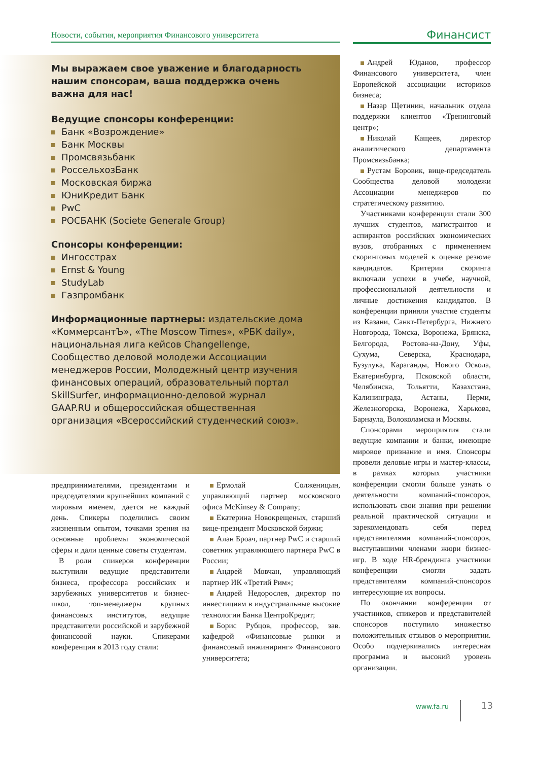Новости, события, мероприятия Финансового университета Финансист
Мы выражаем свое уважение и благодарность нашим спонсорам, ваша поддержка очень важна для нас!
Ведущие спонсоры конференции:
Банк «Возрождение»
Банк Москвы
Промсвязьбанк
РоссельхозБанк
Московская биржа
ЮниКредит Банк
PwC
РОСБАНК (Societe Generale Group)
Спонсоры конференции:
Ингосстрах
Ernst & Young
StudyLab
Газпромбанк
Информационные партнеры: издательские дома «КоммерсантЪ», «The Moscow Times», «РБК daily», национальная лига кейсов Changellenge, Сообщество деловой молодежи Ассоциации менеджеров России, Молодежный центр изучения финансовых операций, образовательный портал SkillSurfer, информационно-деловой журнал GAAP.RU и общероссийская общественная организация «Всероссийский студенческий союз».
предпринимателями, президентами и председателями крупнейших компаний с мировым именем, дается не каждый день. Спикеры поделились своим жизненным опытом, точками зрения на основные проблемы экономической сферы и дали ценные советы студентам.
В роли спикеров конференции выступили ведущие представители бизнеса, профессора российских и зарубежных университетов и бизнес-школ, топ-менеджеры крупных финансовых институтов, ведущие представители российской и зарубежной финансовой науки. Спикерами конференции в 2013 году стали:
Ермолай Солженицын, управляющий партнер московского офиса McKinsey & Company;
Екатерина Новокрещеных, старший вице-президент Московской биржи;
Алан Броач, партнер PwC и старший советник управляющего партнера PwC в России;
Андрей Мовчан, управляющий партнер ИК «Третий Рим»;
Андрей Недорослев, директор по инвестициям в индустриальные высокие технологии Банка ЦентроКредит;
Борис Рубцов, профессор, зав. кафедрой «Финансовые рынки и финансовый инжиниринг» Финансового университета;
Андрей Юданов, профессор Финансового университета, член Европейской ассоциации историков бизнеса;
Назар Щетинин, начальник отдела поддержки клиентов «Тренинговый центр»;
Николай Кащеев, директор аналитического департамента Промсвязьбанка;
Рустам Боровик, вице-председатель Сообщества деловой молодежи Ассоциации менеджеров по стратегическому развитию.
Участниками конференции стали 300 лучших студентов, магистрантов и аспирантов российских экономических вузов, отобранных с применением скоринговых моделей к оценке резюме кандидатов. Критерии скоринга включали успехи в учебе, научной, профессиональной деятельности и личные достижения кандидатов. В конференции приняли участие студенты из Казани, Санкт-Петербурга, Нижнего Новгорода, Томска, Воронежа, Брянска, Белгорода, Ростова-на-Дону, Уфы, Сухума, Северска, Краснодара, Бузулука, Караганды, Нового Оскола, Екатеринбурга, Псковской области, Челябинска, Тольятти, Казахстана, Калининграда, Астаны, Перми, Железногорска, Воронежа, Харькова, Барнаула, Волоколамска и Москвы.
Спонсорами мероприятия стали ведущие компании и банки, имеющие мировое признание и имя. Спонсоры провели деловые игры и мастер-классы, в рамках которых участники конференции смогли больше узнать о деятельности компаний-спонсоров, использовать свои знания при решении реальной практической ситуации и зарекомендовать себя перед представителями компаний-спонсоров, выступавшими членами жюри бизнес-игр. В ходе HR-брендинга участники конференции смогли задать представителям компаний-спонсоров интересующие их вопросы.
По окончании конференции от участников, спикеров и представителей спонсоров поступило множество положительных отзывов о мероприятии. Особо подчеркивались интересная программа и высокий уровень организации.
www.fa.ru 13